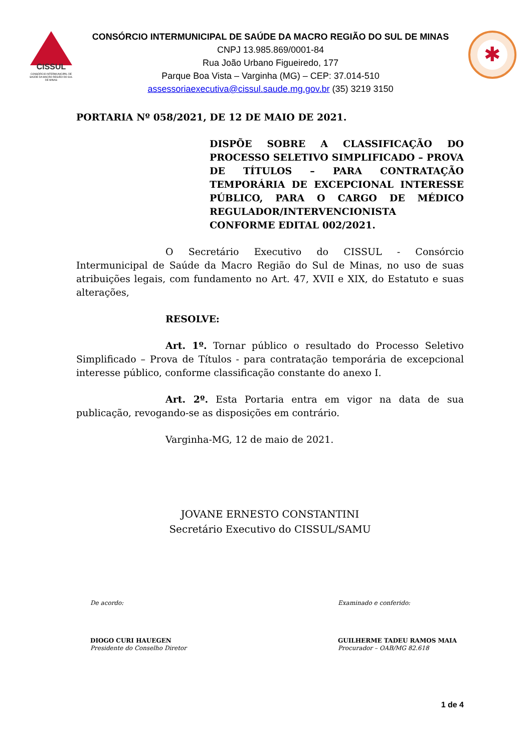CISSUL
CONSÓRCIO INTERMUNICIPAL DE SAÚDE DA MACRO REGIÃO DO SUL DE MINAS
CONSÓRCIO INTERMUNICIPAL DE SAÚDE DA MACRO REGIÃO DO SUL DE MINAS
CNPJ 13.985.869/0001-84
Rua João Urbano Figueiredo, 177
Parque Boa Vista – Varginha (MG) – CEP: 37.014-510
assessoriaexecutiva@cissul.saude.mg.gov.br (35) 3219 3150
✱
PORTARIA Nº 058/2021, DE 12 DE MAIO DE 2021.
DISPÕE SOBRE A CLASSIFICAÇÃO DO PROCESSO SELETIVO SIMPLIFICADO – PROVA DE TÍTULOS – PARA CONTRATAÇÃO TEMPORÁRIA DE EXCEPCIONAL INTERESSE PÚBLICO, PARA O CARGO DE MÉDICO REGULADOR/INTERVENCIONISTA CONFORME EDITAL 002/2021.
O Secretário Executivo do CISSUL - Consórcio Intermunicipal de Saúde da Macro Região do Sul de Minas, no uso de suas atribuições legais, com fundamento no Art. 47, XVII e XIX, do Estatuto e suas alterações,
RESOLVE:
Art. 1º. Tornar público o resultado do Processo Seletivo Simplificado – Prova de Títulos - para contratação temporária de excepcional interesse público, conforme classificação constante do anexo I.
Art. 2º. Esta Portaria entra em vigor na data de sua publicação, revogando-se as disposições em contrário.
Varginha-MG, 12 de maio de 2021.
JOVANE ERNESTO CONSTANTINI
Secretário Executivo do CISSUL/SAMU
De acordo:
DIOGO CURI HAUEGEN
Presidente do Conselho Diretor
Examinado e conferido:
GUILHERME TADEU RAMOS MAIA
Procurador – OAB/MG 82.618
1 de 4